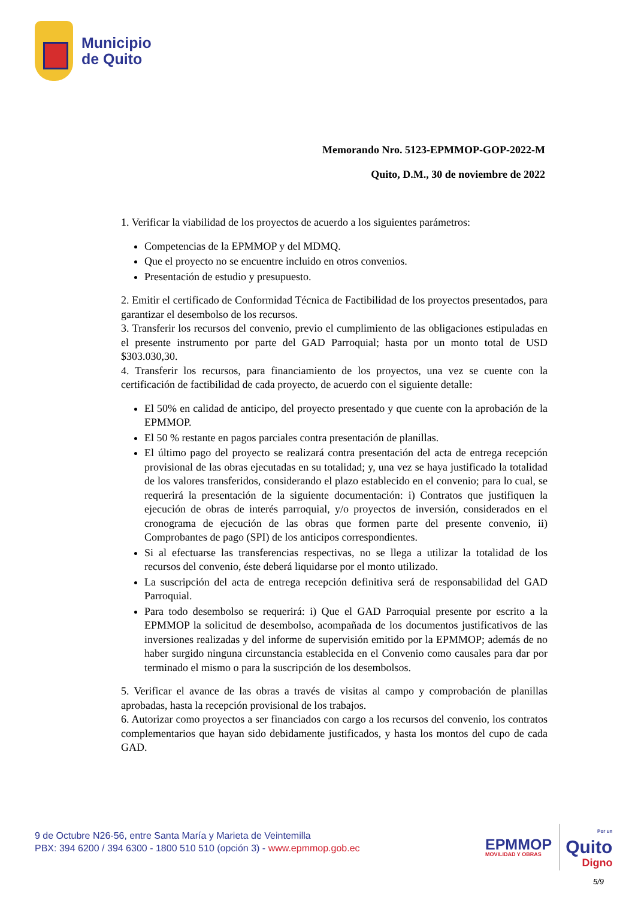Municipio
de Quito
Memorando Nro. 5123-EPMMOP-GOP-2022-M
Quito, D.M., 30 de noviembre de 2022
1. Verificar la viabilidad de los proyectos de acuerdo a los siguientes parámetros:
Competencias de la EPMMOP y del MDMQ.
Que el proyecto no se encuentre incluido en otros convenios.
Presentación de estudio y presupuesto.
2. Emitir el certificado de Conformidad Técnica de Factibilidad de los proyectos presentados, para garantizar el desembolso de los recursos.
3. Transferir los recursos del convenio, previo el cumplimiento de las obligaciones estipuladas en el presente instrumento por parte del GAD Parroquial; hasta por un monto total de USD $303.030,30.
4. Transferir los recursos, para financiamiento de los proyectos, una vez se cuente con la certificación de factibilidad de cada proyecto, de acuerdo con el siguiente detalle:
El 50% en calidad de anticipo, del proyecto presentado y que cuente con la aprobación de la EPMMOP.
El 50 % restante en pagos parciales contra presentación de planillas.
El último pago del proyecto se realizará contra presentación del acta de entrega recepción provisional de las obras ejecutadas en su totalidad; y, una vez se haya justificado la totalidad de los valores transferidos, considerando el plazo establecido en el convenio; para lo cual, se requerirá la presentación de la siguiente documentación: i) Contratos que justifiquen la ejecución de obras de interés parroquial, y/o proyectos de inversión, considerados en el cronograma de ejecución de las obras que formen parte del presente convenio, ii) Comprobantes de pago (SPI) de los anticipos correspondientes.
Si al efectuarse las transferencias respectivas, no se llega a utilizar la totalidad de los recursos del convenio, éste deberá liquidarse por el monto utilizado.
La suscripción del acta de entrega recepción definitiva será de responsabilidad del GAD Parroquial.
Para todo desembolso se requerirá: i) Que el GAD Parroquial presente por escrito a la EPMMOP la solicitud de desembolso, acompañada de los documentos justificativos de las inversiones realizadas y del informe de supervisión emitido por la EPMMOP; además de no haber surgido ninguna circunstancia establecida en el Convenio como causales para dar por terminado el mismo o para la suscripción de los desembolsos.
5. Verificar el avance de las obras a través de visitas al campo y comprobación de planillas aprobadas, hasta la recepción provisional de los trabajos.
6. Autorizar como proyectos a ser financiados con cargo a los recursos del convenio, los contratos complementarios que hayan sido debidamente justificados, y hasta los montos del cupo de cada GAD.
9 de Octubre N26-56, entre Santa María y Marieta de Veintemilla
PBX: 394 6200 / 394 6300 - 1800 510 510 (opción 3) - www.epmmop.gob.ec
EPMMOP
MOVILIDAD Y OBRAS
Por un
Quito
Digno
5/9